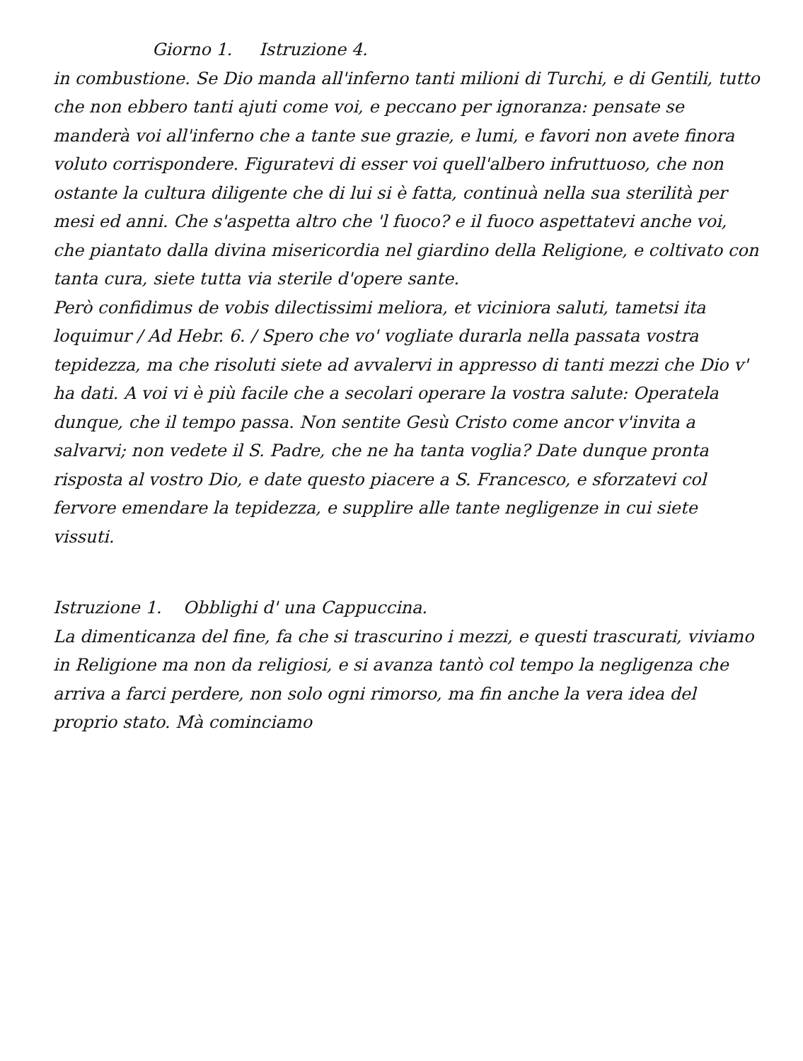Giorno 1. Istruzione 4.
in combustione. Se Dio manda all'inferno tanti milioni di Turchi, e di Gentili, tutto che non ebbero tanti ajuti come voi, e peccano per ignoranza: pensate se manderà voi all'inferno che a tante sue grazie, e lumi, e favori non avete finora voluto corrispondere. Figuratevi di esser voi quell'albero infruttuoso, che non ostante la cultura diligente che di lui si è fatta, continuà nella sua sterilità per mesi ed anni. Che s'aspetta altro che 'l fuoco? e il fuoco aspettatevi anche voi, che piantato dalla divina misericordia nel giardino della Religione, e coltivato con tanta cura, siete tutta via sterile d'opere sante.
Però confidimus de vobis dilectissimi meliora, et viciniora saluti, tametsi ita loquimur / Ad Hebr. 6. / Spero che vo' vogliate durarla nella passata vostra tepidezza, ma che risoluti siete ad avvalervi in appresso di tanti mezzi che Dio v' ha dati. A voi vi è più facile che a secolari operare la vostra salute: Operatela dunque, che il tempo passa. Non sentite Gesù Cristo come ancor v'invita a salvarvi; non vedete il S. Padre, che ne ha tanta voglia? Date dunque pronta risposta al vostro Dio, e date questo piacere a S. Francesco, e sforzatevi col fervore emendare la tepidezza, e supplire alle tante negligenze in cui siete vissuti.
Istruzione 1. Obblighi d' una Cappuccina.
La dimenticanza del fine, fa che si trascurino i mezzi, e questi trascurati, viviamo in Religione ma non da religiosi, e si avanza tantò col tempo la negligenza che arriva a farci perdere, non solo ogni rimorso, ma fin anche la vera idea del proprio stato. Mà cominciamo